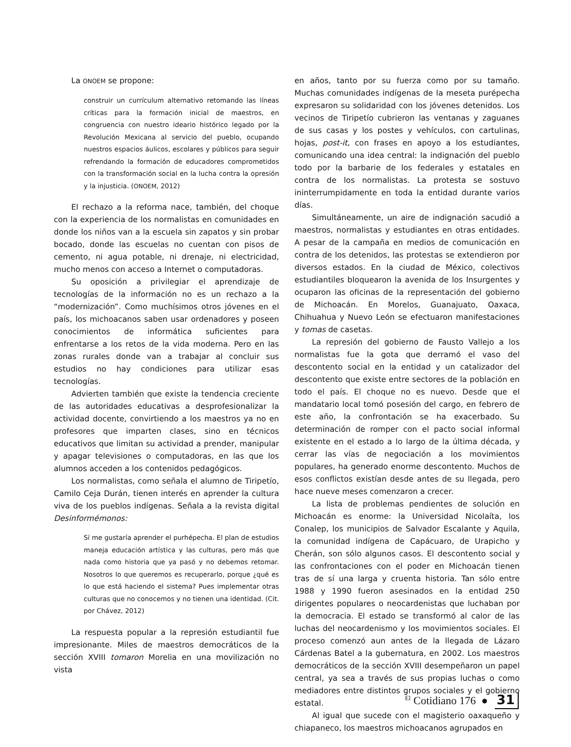La ONOEM se propone:
construir un currículum alternativo retomando las líneas críticas para la formación inicial de maestros, en congruencia con nuestro ideario histórico legado por la Revolución Mexicana al servicio del pueblo, ocupando nuestros espacios áulicos, escolares y públicos para seguir refrendando la formación de educadores comprometidos con la transformación social en la lucha contra la opresión y la injusticia. (ONOEM, 2012)
El rechazo a la reforma nace, también, del choque con la experiencia de los normalistas en comunidades en donde los niños van a la escuela sin zapatos y sin probar bocado, donde las escuelas no cuentan con pisos de cemento, ni agua potable, ni drenaje, ni electricidad, mucho menos con acceso a Internet o computadoras.
Su oposición a privilegiar el aprendizaje de tecnologías de la información no es un rechazo a la “modernización”. Como muchísimos otros jóvenes en el país, los michoacanos saben usar ordenadores y poseen conocimientos de informática suficientes para enfrentarse a los retos de la vida moderna. Pero en las zonas rurales donde van a trabajar al concluir sus estudios no hay condiciones para utilizar esas tecnologías.
Advierten también que existe la tendencia creciente de las autoridades educativas a desprofesionalizar la actividad docente, convirtiendo a los maestros ya no en profesores que imparten clases, sino en técnicos educativos que limitan su actividad a prender, manipular y apagar televisiones o computadoras, en las que los alumnos acceden a los contenidos pedagógicos.
Los normalistas, como señala el alumno de Tiripetío, Camilo Ceja Durán, tienen interés en aprender la cultura viva de los pueblos indígenas. Señala a la revista digital Desinformémonos:
Sí me gustaría aprender el purhépecha. El plan de estudios maneja educación artística y las culturas, pero más que nada como historia que ya pasó y no debemos retomar. Nosotros lo que queremos es recuperarlo, porque ¿qué es lo que está haciendo el sistema? Pues implementar otras culturas que no conocemos y no tienen una identidad. (Cit. por Chávez, 2012)
La respuesta popular a la represión estudiantil fue impresionante. Miles de maestros democráticos de la sección XVIII tomaron Morelia en una movilización no vista
en años, tanto por su fuerza como por su tamaño. Muchas comunidades indígenas de la meseta purépecha expresaron su solidaridad con los jóvenes detenidos. Los vecinos de Tiripetío cubrieron las ventanas y zaguanes de sus casas y los postes y vehículos, con cartulinas, hojas, post-it, con frases en apoyo a los estudiantes, comunicando una idea central: la indignación del pueblo todo por la barbarie de los federales y estatales en contra de los normalistas. La protesta se sostuvo ininterrumpidamente en toda la entidad durante varios días.
Simultáneamente, un aire de indignación sacudió a maestros, normalistas y estudiantes en otras entidades. A pesar de la campaña en medios de comunicación en contra de los detenidos, las protestas se extendieron por diversos estados. En la ciudad de México, colectivos estudiantiles bloquearon la avenida de los Insurgentes y ocuparon las oficinas de la representación del gobierno de Michoacán. En Morelos, Guanajuato, Oaxaca, Chihuahua y Nuevo León se efectuaron manifestaciones y tomas de casetas.
La represión del gobierno de Fausto Vallejo a los normalistas fue la gota que derramó el vaso del descontento social en la entidad y un catalizador del descontento que existe entre sectores de la población en todo el país. El choque no es nuevo. Desde que el mandatario local tomó posesión del cargo, en febrero de este año, la confrontación se ha exacerbado. Su determinación de romper con el pacto social informal existente en el estado a lo largo de la última década, y cerrar las vías de negociación a los movimientos populares, ha generado enorme descontento. Muchos de esos conflictos existían desde antes de su llegada, pero hace nueve meses comenzaron a crecer.
La lista de problemas pendientes de solución en Michoacán es enorme: la Universidad Nicolaíta, los Conalep, los municipios de Salvador Escalante y Aquila, la comunidad indígena de Capácuaro, de Urapicho y Cherán, son sólo algunos casos. El descontento social y las confrontaciones con el poder en Michoacán tienen tras de sí una larga y cruenta historia. Tan sólo entre 1988 y 1990 fueron asesinados en la entidad 250 dirigentes populares o neocardenistas que luchaban por la democracia. El estado se transformó al calor de las luchas del neocardenismo y los movimientos sociales. El proceso comenzó aun antes de la llegada de Lázaro Cárdenas Batel a la gubernatura, en 2002. Los maestros democráticos de la sección XVIII desempeñaron un papel central, ya sea a través de sus propias luchas o como mediadores entre distintos grupos sociales y el gobierno estatal.
Al igual que sucede con el magisterio oaxaqueño y chiapaneco, los maestros michoacanos agrupados en
<sup>El</sup> Cotidiano 176 ● 31